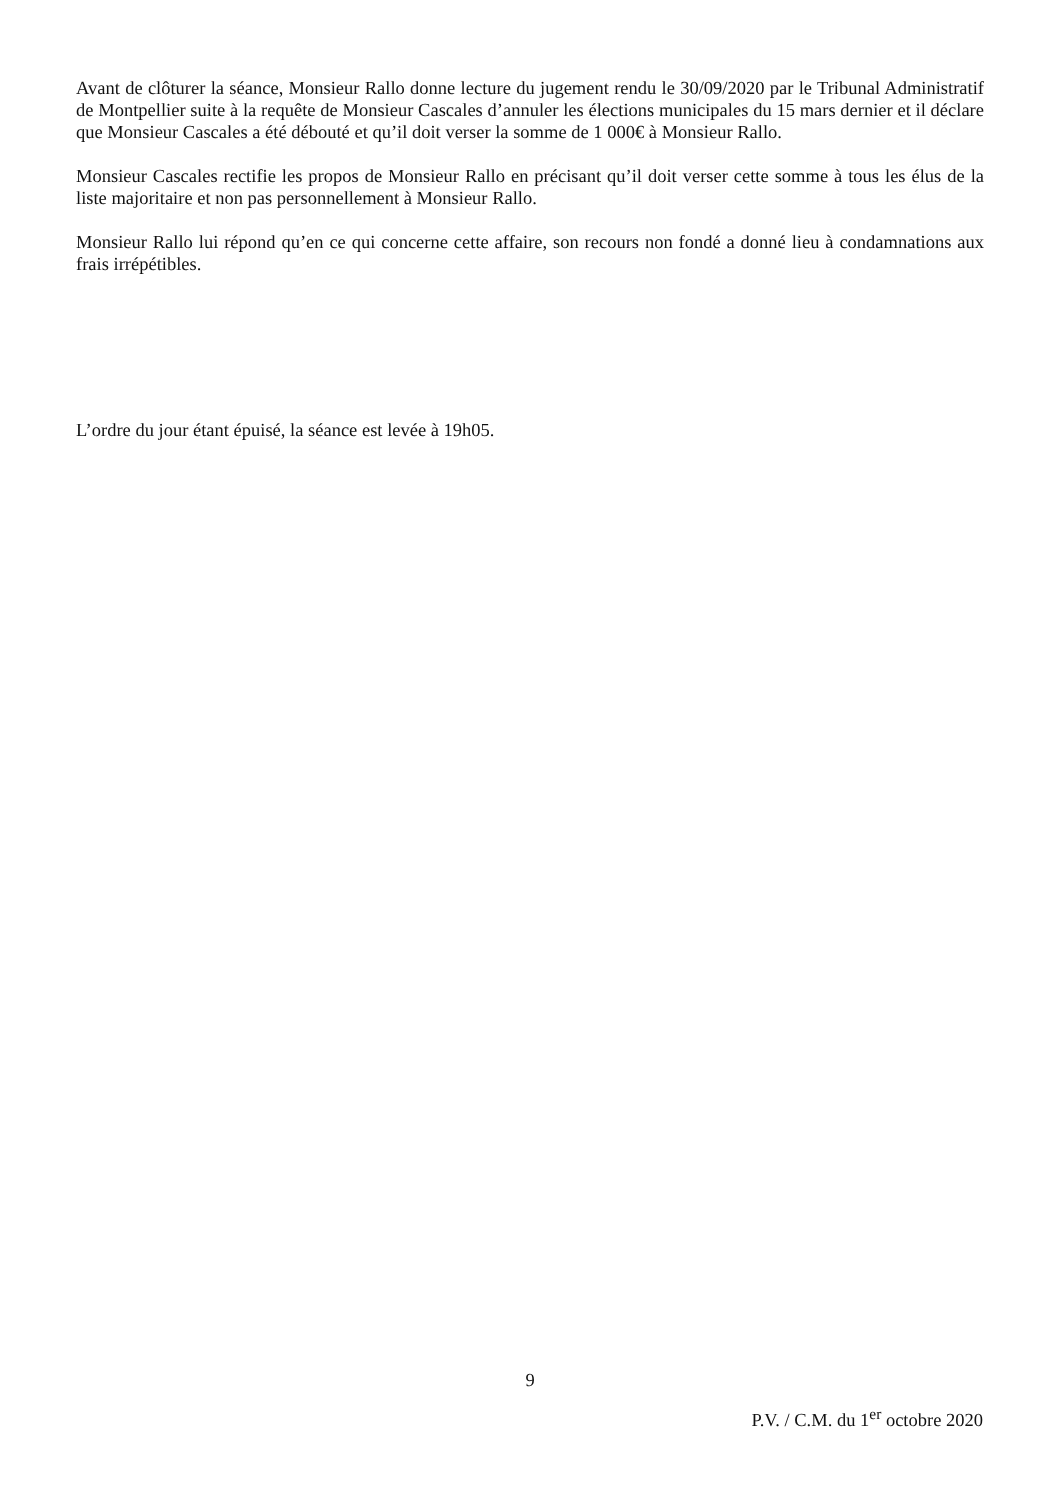Avant de clôturer la séance, Monsieur Rallo donne lecture du jugement rendu le 30/09/2020 par le Tribunal Administratif de Montpellier suite à la requête de Monsieur Cascales d’annuler les élections municipales du 15 mars dernier et il déclare que Monsieur Cascales a été débouté et qu’il doit verser la somme de 1 000€ à Monsieur Rallo.
Monsieur Cascales rectifie les propos de Monsieur Rallo en précisant qu’il doit verser cette somme à tous les élus de la liste majoritaire et non pas personnellement à Monsieur Rallo.
Monsieur Rallo lui répond qu’en ce qui concerne cette affaire, son recours non fondé a donné lieu à condamnations aux frais irrépétibles.
L’ordre du jour étant épuisé, la séance est levée à 19h05.
9
P.V. / C.M. du 1<sup>er</sup> octobre 2020